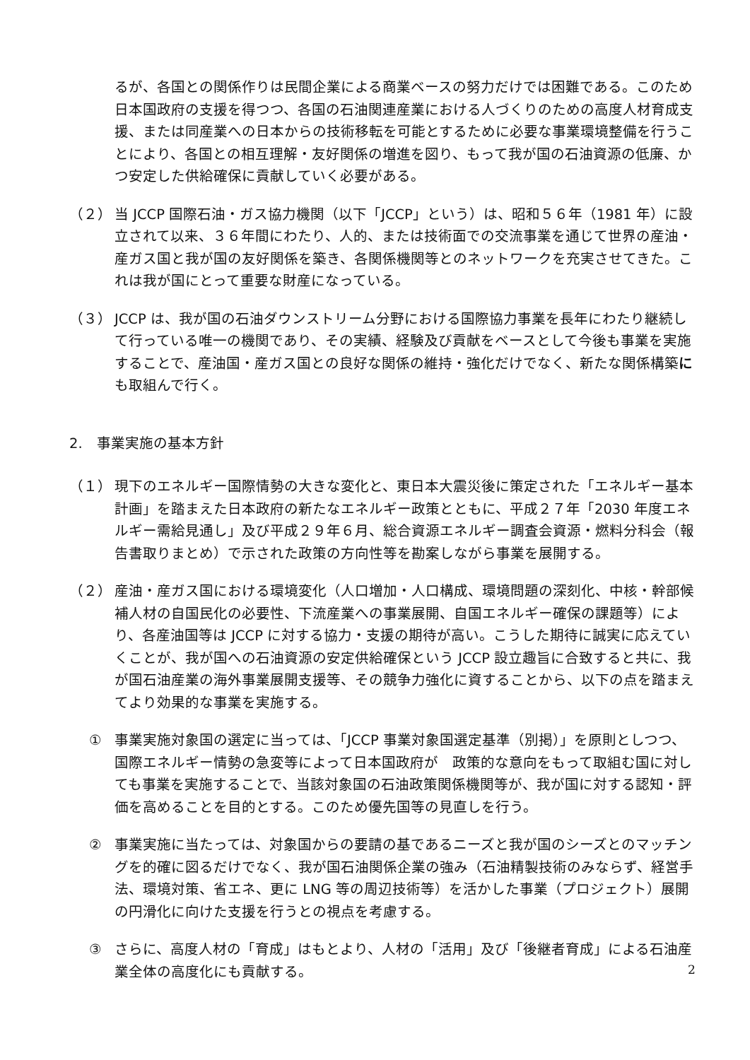るが、各国との関係作りは民間企業による商業ベースの努力だけでは困難である。このため日本国政府の支援を得つつ、各国の石油関連産業における人づくりのための高度人材育成支援、または同産業への日本からの技術移転を可能とするために必要な事業環境整備を行うことにより、各国との相互理解・友好関係の増進を図り、もって我が国の石油資源の低廉、かつ安定した供給確保に貢献していく必要がある。
（２） 当 JCCP 国際石油・ガス協力機関（以下「JCCP」という）は、昭和５６年（1981 年）に設立されて以来、３６年間にわたり、人的、または技術面での交流事業を通じて世界の産油・産ガス国と我が国の友好関係を築き、各関係機関等とのネットワークを充実させてきた。これは我が国にとって重要な財産になっている。
（３） JCCP は、我が国の石油ダウンストリーム分野における国際協力事業を長年にわたり継続して行っている唯一の機関であり、その実績、経験及び貢献をベースとして今後も事業を実施することで、産油国・産ガス国との良好な関係の維持・強化だけでなく、新たな関係構築にも取組んで行く。
2.　事業実施の基本方針
（１） 現下のエネルギー国際情勢の大きな変化と、東日本大震災後に策定された「エネルギー基本計画」を踏まえた日本政府の新たなエネルギー政策とともに、平成２７年「2030 年度エネルギー需給見通し」及び平成２９年６月、総合資源エネルギー調査会資源・燃料分科会（報告書取りまとめ）で示された政策の方向性等を勘案しながら事業を展開する。
（２） 産油・産ガス国における環境変化（人口増加・人口構成、環境問題の深刻化、中核・幹部候補人材の自国民化の必要性、下流産業への事業展開、自国エネルギー確保の課題等）により、各産油国等は JCCP に対する協力・支援の期待が高い。こうした期待に誠実に応えていくことが、我が国への石油資源の安定供給確保という JCCP 設立趣旨に合致すると共に、我が国石油産業の海外事業展開支援等、その競争力強化に資することから、以下の点を踏まえてより効果的な事業を実施する。
① 事業実施対象国の選定に当っては、「JCCP 事業対象国選定基準（別掲）」を原則としつつ、国際エネルギー情勢の急変等によって日本国政府が　政策的な意向をもって取組む国に対しても事業を実施することで、当該対象国の石油政策関係機関等が、我が国に対する認知・評価を高めることを目的とする。このため優先国等の見直しを行う。
② 事業実施に当たっては、対象国からの要請の基であるニーズと我が国のシーズとのマッチングを的確に図るだけでなく、我が国石油関係企業の強み（石油精製技術のみならず、経営手法、環境対策、省エネ、更に LNG 等の周辺技術等）を活かした事業（プロジェクト）展開の円滑化に向けた支援を行うとの視点を考慮する。
③ さらに、高度人材の「育成」はもとより、人材の「活用」及び「後継者育成」による石油産業全体の高度化にも貢献する。
2